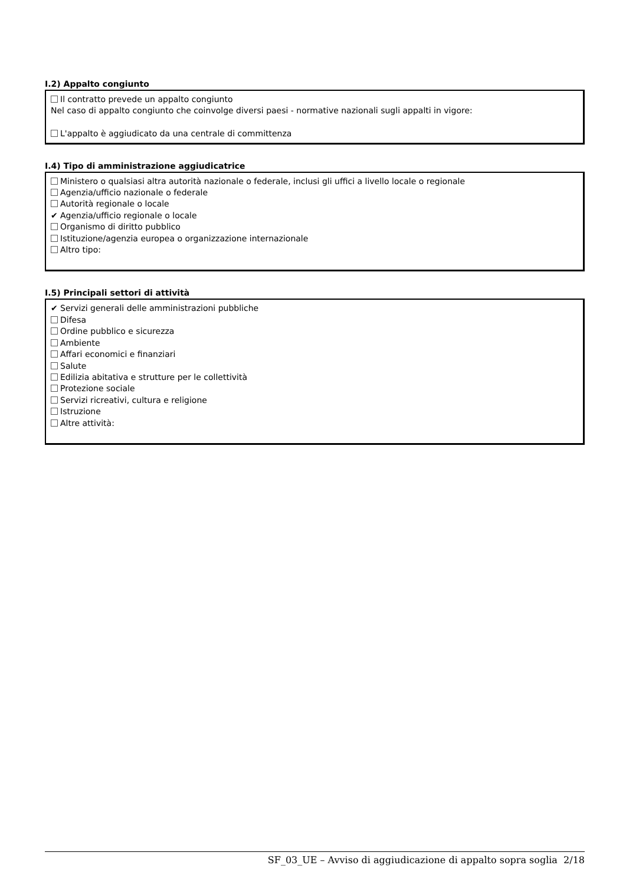I.2) Appalto congiunto
Il contratto prevede un appalto congiunto
Nel caso di appalto congiunto che coinvolge diversi paesi - normative nazionali sugli appalti in vigore:
L'appalto è aggiudicato da una centrale di committenza
I.4) Tipo di amministrazione aggiudicatrice
Ministero o qualsiasi altra autorità nazionale o federale, inclusi gli uffici a livello locale o regionale
Agenzia/ufficio nazionale o federale
Autorità regionale o locale
✔ Agenzia/ufficio regionale o locale
Organismo di diritto pubblico
Istituzione/agenzia europea o organizzazione internazionale
Altro tipo:
I.5) Principali settori di attività
✔ Servizi generali delle amministrazioni pubbliche
Difesa
Ordine pubblico e sicurezza
Ambiente
Affari economici e finanziari
Salute
Edilizia abitativa e strutture per le collettività
Protezione sociale
Servizi ricreativi, cultura e religione
Istruzione
Altre attività:
SF_03_UE – Avviso di aggiudicazione di appalto sopra soglia 2/18